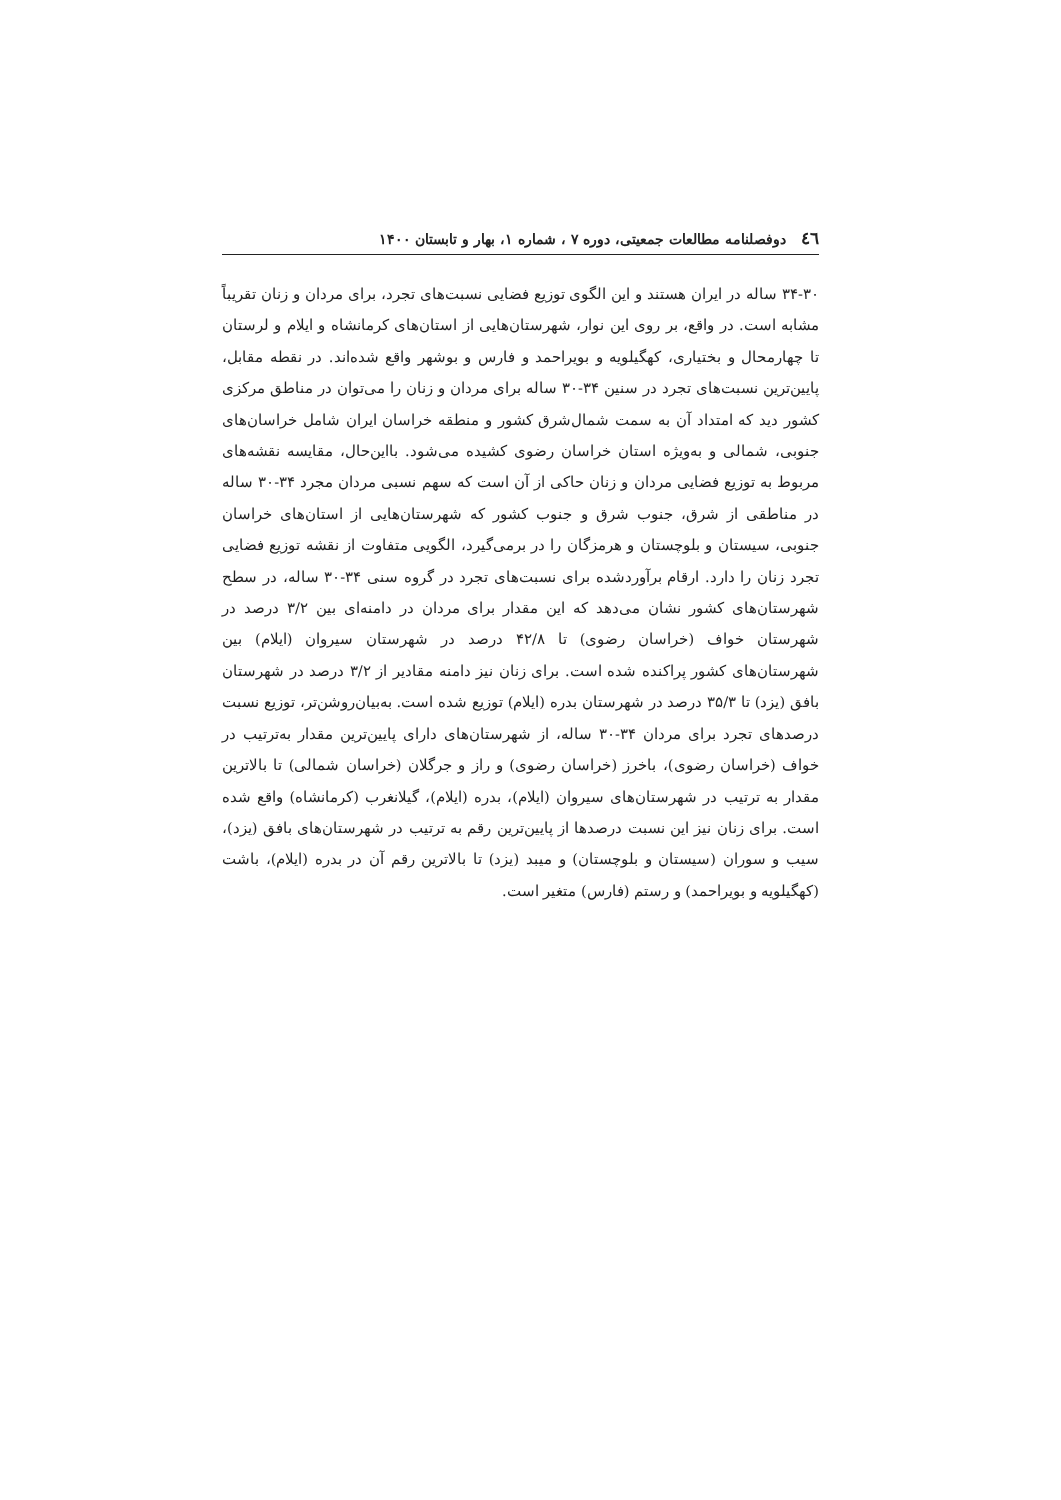٤٦ دوفصلنامه مطالعات جمعیتی، دوره ۷ ، شماره ۱، بهار و تابستان ۱۴۰۰
۳۴-۳۰ ساله در ایران هستند و این الگوی توزیع فضایی نسبت‌های تجرد، برای مردان و زنان تقریباً مشابه است. در واقع، بر روی این نوار، شهرستان‌هایی از استان‌های کرمانشاه و ایلام و لرستان تا چهارمحال و بختیاری، کهگیلویه و بویراحمد و فارس و بوشهر واقع شده‌اند. در نقطه مقابل، پایین‌ترین نسبت‌های تجرد در سنین ۳۴-۳۰ ساله برای مردان و زنان را می‌توان در مناطق مرکزی کشور دید که امتداد آن به سمت شمال‌شرق کشور و منطقه خراسان ایران شامل خراسان‌های جنوبی، شمالی و به‌ویژه استان خراسان رضوی کشیده می‌شود. بااین‌حال، مقایسه نقشه‌های مربوط به توزیع فضایی مردان و زنان حاکی از آن است که سهم نسبی مردان مجرد ۳۴-۳۰ ساله در مناطقی از شرق، جنوب شرق و جنوب کشور که شهرستان‌هایی از استان‌های خراسان جنوبی، سیستان و بلوچستان و هرمزگان را در برمی‌گیرد، الگویی متفاوت از نقشه توزیع فضایی تجرد زنان را دارد. ارقام برآوردشده برای نسبت‌های تجرد در گروه سنی ۳۴-۳۰ ساله، در سطح شهرستان‌های کشور نشان می‌دهد که این مقدار برای مردان در دامنه‌ای بین ۳/۲ درصد در شهرستان خواف (خراسان رضوی) تا ۴۲/۸ درصد در شهرستان سیروان (ایلام) بین شهرستان‌های کشور پراکنده شده است. برای زنان نیز دامنه مقادیر از ۳/۲ درصد در شهرستان بافق (یزد) تا ۳۵/۳ درصد در شهرستان بدره (ایلام) توزیع شده است. به‌بیان‌روشن‌تر، توزیع نسبت درصدهای تجرد برای مردان ۳۴-۳۰ ساله، از شهرستان‌های دارای پایین‌ترین مقدار به‌ترتیب در خواف (خراسان رضوی)، باخرز (خراسان رضوی) و راز و جرگلان (خراسان شمالی) تا بالاترین مقدار به ترتیب در شهرستان‌های سیروان (ایلام)، بدره (ایلام)، گیلانغرب (کرمانشاه) واقع شده است. برای زنان نیز این نسبت درصدها از پایین‌ترین رقم به ترتیب در شهرستان‌های بافق (یزد)، سیب و سوران (سیستان و بلوچستان) و میبد (یزد) تا بالاترین رقم آن در بدره (ایلام)، باشت (کهگیلویه و بویراحمد) و رستم (فارس) متغیر است.